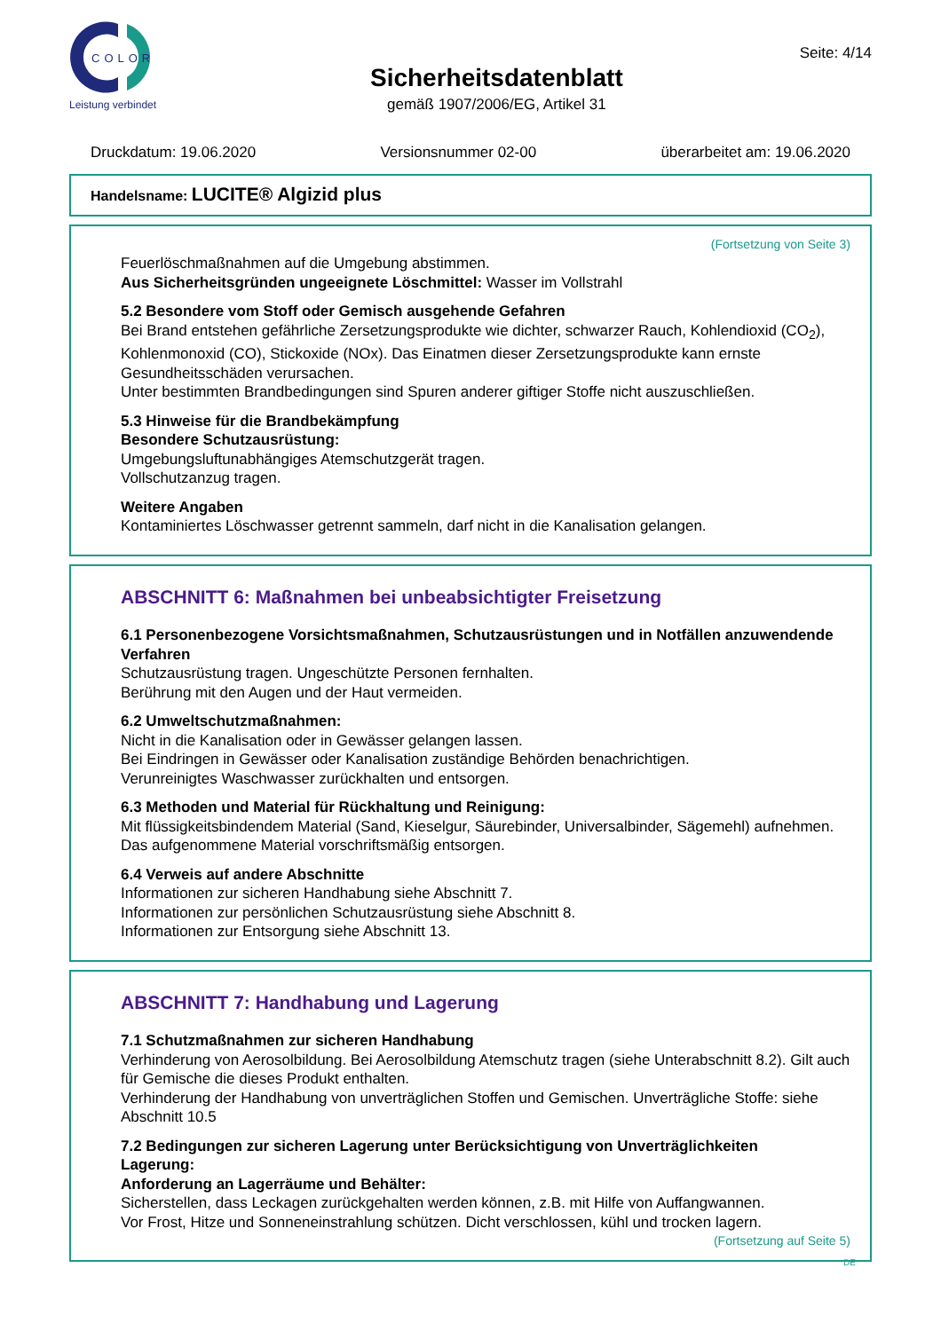COLOR
Leistung verbindet
Sicherheitsdatenblatt
gemäß 1907/2006/EG, Artikel 31
Seite: 4/14
Druckdatum: 19.06.2020 Versionsnummer 02-00 überarbeitet am: 19.06.2020
Handelsname: LUCITE® Algizid plus
(Fortsetzung von Seite 3)
Feuerlöschmaßnahmen auf die Umgebung abstimmen.
Aus Sicherheitsgründen ungeeignete Löschmittel: Wasser im Vollstrahl
5.2 Besondere vom Stoff oder Gemisch ausgehende Gefahren
Bei Brand entstehen gefährliche Zersetzungsprodukte wie dichter, schwarzer Rauch, Kohlendioxid (CO<sub>2</sub>), Kohlenmonoxid (CO), Stickoxide (NOx). Das Einatmen dieser Zersetzungsprodukte kann ernste Gesundheitsschäden verursachen.
Unter bestimmten Brandbedingungen sind Spuren anderer giftiger Stoffe nicht auszuschließen.
5.3 Hinweise für die Brandbekämpfung
Besondere Schutzausrüstung:
Umgebungsluftunabhängiges Atemschutzgerät tragen.
Vollschutzanzug tragen.
Weitere Angaben
Kontaminiertes Löschwasser getrennt sammeln, darf nicht in die Kanalisation gelangen.
ABSCHNITT 6: Maßnahmen bei unbeabsichtigter Freisetzung
6.1 Personenbezogene Vorsichtsmaßnahmen, Schutzausrüstungen und in Notfällen anzuwendende Verfahren
Schutzausrüstung tragen. Ungeschützte Personen fernhalten.
Berührung mit den Augen und der Haut vermeiden.
6.2 Umweltschutzmaßnahmen:
Nicht in die Kanalisation oder in Gewässer gelangen lassen.
Bei Eindringen in Gewässer oder Kanalisation zuständige Behörden benachrichtigen.
Verunreinigtes Waschwasser zurückhalten und entsorgen.
6.3 Methoden und Material für Rückhaltung und Reinigung:
Mit flüssigkeitsbindendem Material (Sand, Kieselgur, Säurebinder, Universalbinder, Sägemehl) aufnehmen.
Das aufgenommene Material vorschriftsmäßig entsorgen.
6.4 Verweis auf andere Abschnitte
Informationen zur sicheren Handhabung siehe Abschnitt 7.
Informationen zur persönlichen Schutzausrüstung siehe Abschnitt 8.
Informationen zur Entsorgung siehe Abschnitt 13.
ABSCHNITT 7: Handhabung und Lagerung
7.1 Schutzmaßnahmen zur sicheren Handhabung
Verhinderung von Aerosolbildung. Bei Aerosolbildung Atemschutz tragen (siehe Unterabschnitt 8.2). Gilt auch für Gemische die dieses Produkt enthalten.
Verhinderung der Handhabung von unverträglichen Stoffen und Gemischen. Unverträgliche Stoffe: siehe Abschnitt 10.5
7.2 Bedingungen zur sicheren Lagerung unter Berücksichtigung von Unverträglichkeiten
Lagerung:
Anforderung an Lagerräume und Behälter:
Sicherstellen, dass Leckagen zurückgehalten werden können, z.B. mit Hilfe von Auffangwannen.
Vor Frost, Hitze und Sonneneinstrahlung schützen. Dicht verschlossen, kühl und trocken lagern.
(Fortsetzung auf Seite 5)
DE